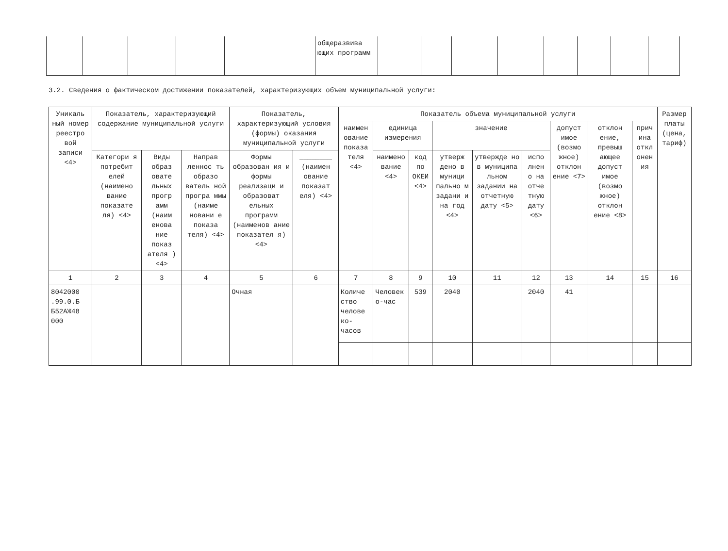| | | | | | | общеразвива ющих программ | | | | | | | | |
3.2. Сведения о фактическом достижении показателей, характеризующих объем муниципальной услуги:
| Уникаль ный номер реестро вой записи <4> | Показатель, характеризующий содержание муниципальной услуги | | | Показатель, характеризующий условия (формы) оказания муниципальной услуги | | Показатель объема муниципальной услуги | | | | | | | | | Размер платы (цена, тариф) |
| --- | --- | --- | --- | --- | --- | --- | --- | --- | --- | --- | --- | --- | --- | --- | --- |
| | | | | | | наимен ование показа теля <4> | единица измерения | | значение | | | допуст имое (возмо жное) отклон ение <7> | отклон ение, превыш ающее допуст имое (возмо жное) отклон ение <8> | прич ина откл онен ия | |
| | Категори я потребит елей (наимено вание показате ля) <4> | Виды образ овате льных прогр амм (наим енова ние показ ателя ) <4> | Направ леннос ть образо ватель ной програ ммы (наиме новани е показа теля) <4> | Формы образован ия и формы реализаци и образоват ельных программ (наименов ание показател я) <4> | ________ (наимен ование показат еля) <4> | | наимено вание <4> | код по ОКЕИ <4> | утверж дено в муници пально м задани и на год <4> | утвержде но в муниципа льном задании на отчетную дату <5> | испо лнен о на отче тную дату <6> | | | | |
| 1 | 2 | 3 | 4 | 5 | 6 | 7 | 8 | 9 | 10 | 11 | 12 | 13 | 14 | 15 | 16 |
| 8042000 .99.0.Б Б52АЖ48 000 | | | | Очная | | Количе ство челове ко- часов | Человек о-час | 539 | 2040 | | 2040 | 41 | | | |